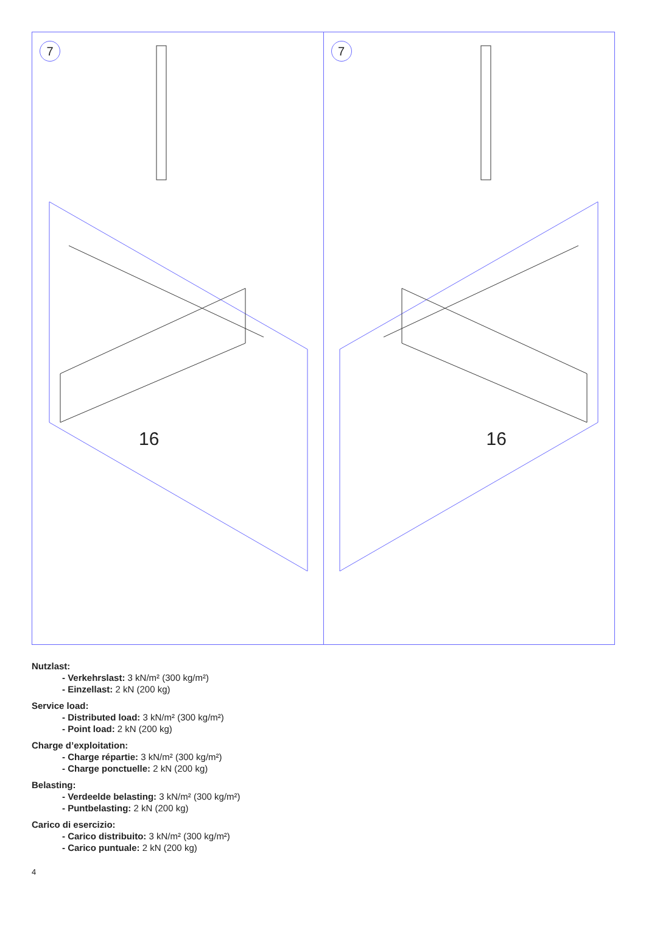7
16
7
16
Nutzlast:
- Verkehrslast: 3 kN/m² (300 kg/m²)
- Einzellast: 2 kN (200 kg)
Service load:
- Distributed load: 3 kN/m² (300 kg/m²)
- Point load: 2 kN (200 kg)
Charge d’exploitation:
- Charge répartie: 3 kN/m² (300 kg/m²)
- Charge ponctuelle: 2 kN (200 kg)
Belasting:
- Verdeelde belasting: 3 kN/m² (300 kg/m²)
- Puntbelasting: 2 kN (200 kg)
Carico di esercizio:
- Carico distribuito: 3 kN/m² (300 kg/m²)
- Carico puntuale: 2 kN (200 kg)
4